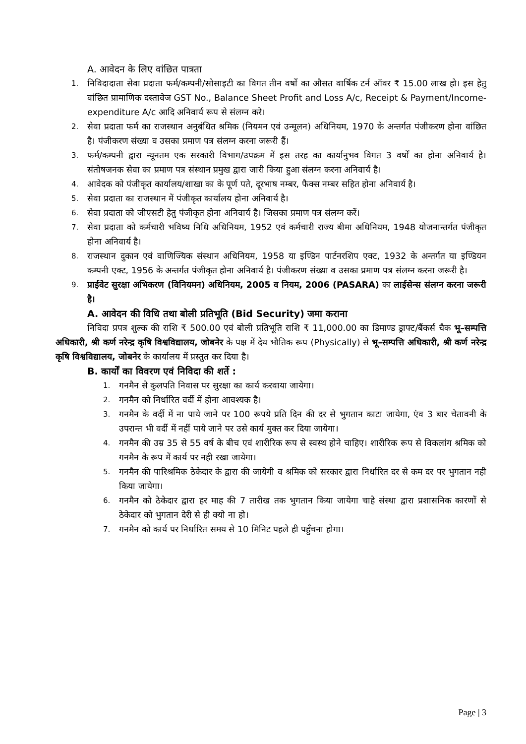A. आवेदन के लिए वांछित पात्रता
1. निविदादाता सेवा प्रदाता फर्म/कम्पनी/सोसाइटी का विगत तीन वर्षो का औसत वार्षिक टर्न ऑवर ₹ 15.00 लाख हो। इस हेतु वांछित प्रामाणिक दस्तावेज GST No., Balance Sheet Profit and Loss A/c, Receipt & Payment/Income-expenditure A/c आदि अनिवार्य रूप से संलग्न करे।
2. सेवा प्रदाता फर्म का राजस्थान अनुबंधित श्रमिक (नियमन एवं उन्मूलन) अधिनियम, 1970 के अन्तर्गत पंजीकरण होना वांछित है। पंजीकरण संख्या व उसका प्रमाण पत्र संलग्न करना जरूरी हैं।
3. फर्म/कम्पनी द्वारा न्यूनतम एक सरकारी विभाग/उपक्रम में इस तरह का कार्यानुभव विगत 3 वर्षों का होना अनिवार्य है। संतोषजनक सेवा का प्रमाण पत्र संस्थान प्रमुख द्वारा जारी किया हुआ संलग्न करना अनिवार्य है।
4. आवेदक को पंजीकृत कार्यालय/शाखा का के पूर्ण पते, दूरभाष नम्बर, फैक्स नम्बर सहित होना अनिवार्य है।
5. सेवा प्रदाता का राजस्थान में पंजीकृत कार्यालय होना अनिवार्य है।
6. सेवा प्रदाता को जीएसटी हेतु पंजीकृत होना अनिवार्य है। जिसका प्रमाण पत्र संलग्न करें।
7. सेवा प्रदाता को कर्मचारी भविष्य निधि अधिनियम, 1952 एवं कर्मचारी राज्य बीमा अधिनियम, 1948 योजनान्तर्गत पंजीकृत होना अनिवार्य है।
8. राजस्थान दुकान एवं वाणिज्यिक संस्थान अधिनियम, 1958 या इण्डिन पार्टनरशिप एक्ट, 1932 के अन्तर्गत या इण्डियन कम्पनी एक्ट, 1956 के अन्तर्गत पंजीकृत होना अनिवार्य है। पंजीकरण संख्या व उसका प्रमाण पत्र संलग्न करना जरूरी है।
9. प्राईवेट सुरक्षा अभिकरण (विनियमन) अधिनियम, 2005 व नियम, 2006 (PASARA) का लाईसेन्स संलग्न करना जरूरी है।
A. आवेदन की विधि तथा बोली प्रतिभूति (Bid Security) जमा कराना
निविदा प्रपत्र शुल्क की राशि ₹ 500.00 एवं बोली प्रतिभूति राशि ₹ 11,000.00 का डिमाण्ड ड्राफ्ट/बैंकर्स चैक भू–सम्पत्ति अधिकारी, श्री कर्ण नरेन्द्र कृषि विश्वविद्यालय, जोबनेर के पक्ष में देय भौतिक रूप (Physically) से भू–सम्पत्ति अधिकारी, श्री कर्ण नरेन्द्र कृषि विश्वविद्यालय, जोबनेर के कार्यालय में प्रस्तुत कर दिया है।
B. कार्यों का विवरण एवं निविदा की शर्ते :
1. गनमैन से कुलपति निवास पर सुरक्षा का कार्य करवाया जायेगा।
2. गनमैन को निर्धारित वर्दी में होना आवश्यक है।
3. गनमैन के वर्दी में ना पाये जाने पर 100 रूपये प्रति दिन की दर से भुगतान काटा जायेगा, एंव 3 बार चेतावनी के उपरान्त भी वर्दी में नहीं पाये जाने पर उसे कार्य मुक्त कर दिया जायेगा।
4. गनमैन की उम्र 35 से 55 वर्ष के बीच एवं शारीरिक रूप से स्वस्थ होने चाहिए। शारीरिक रूप से विकलांग श्रमिक को गनमैन के रूप में कार्य पर नही रखा जायेगा।
5. गनमैन की पारिश्रमिक ठेकेदार के द्वारा की जायेगी व श्रमिक को सरकार द्वारा निर्धारित दर से कम दर पर भुगतान नही किया जायेगा।
6. गनमैन को ठेकेदार द्वारा हर माह की 7 तारीख तक भुगतान किया जायेगा चाहे संस्था द्वारा प्रशासनिक कारणों से ठेकेदार को भुगतान देरी से ही क्यो ना हो।
7. गनमैन को कार्य पर निर्धारित समय से 10 मिनिट पहले ही पहुँचना होगा।
Page | 3